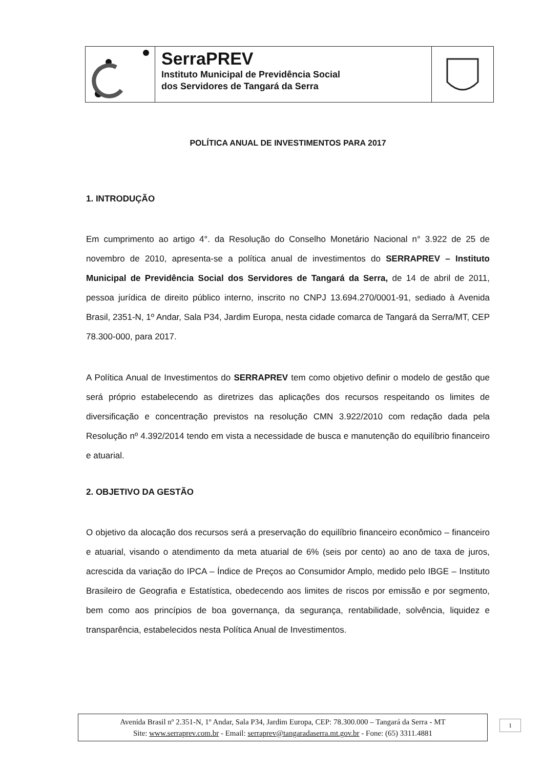SerraPREV
Instituto Municipal de Previdência Social
dos Servidores de Tangará da Serra
POLÍTICA ANUAL DE INVESTIMENTOS PARA 2017
1. INTRODUÇÃO
Em cumprimento ao artigo 4°. da Resolução do Conselho Monetário Nacional n° 3.922 de 25 de novembro de 2010, apresenta-se a política anual de investimentos do SERRAPREV – Instituto Municipal de Previdência Social dos Servidores de Tangará da Serra, de 14 de abril de 2011, pessoa jurídica de direito público interno, inscrito no CNPJ 13.694.270/0001-91, sediado à Avenida Brasil, 2351-N, 1º Andar, Sala P34, Jardim Europa, nesta cidade comarca de Tangará da Serra/MT, CEP 78.300-000, para 2017.
A Política Anual de Investimentos do SERRAPREV tem como objetivo definir o modelo de gestão que será próprio estabelecendo as diretrizes das aplicações dos recursos respeitando os limites de diversificação e concentração previstos na resolução CMN 3.922/2010 com redação dada pela Resolução nº 4.392/2014 tendo em vista a necessidade de busca e manutenção do equilíbrio financeiro e atuarial.
2. OBJETIVO DA GESTÃO
O objetivo da alocação dos recursos será a preservação do equilíbrio financeiro econômico – financeiro e atuarial, visando o atendimento da meta atuarial de 6% (seis por cento) ao ano de taxa de juros, acrescida da variação do IPCA – Índice de Preços ao Consumidor Amplo, medido pelo IBGE – Instituto Brasileiro de Geografia e Estatística, obedecendo aos limites de riscos por emissão e por segmento, bem como aos princípios de boa governança, da segurança, rentabilidade, solvência, liquidez e transparência, estabelecidos nesta Política Anual de Investimentos.
Avenida Brasil nº 2.351-N, 1º Andar, Sala P34, Jardim Europa, CEP: 78.300.000 – Tangará da Serra - MT
Site: www.serraprev.com.br - Email: serraprev@tangaradaserra.mt.gov.br - Fone: (65) 3311.4881
1